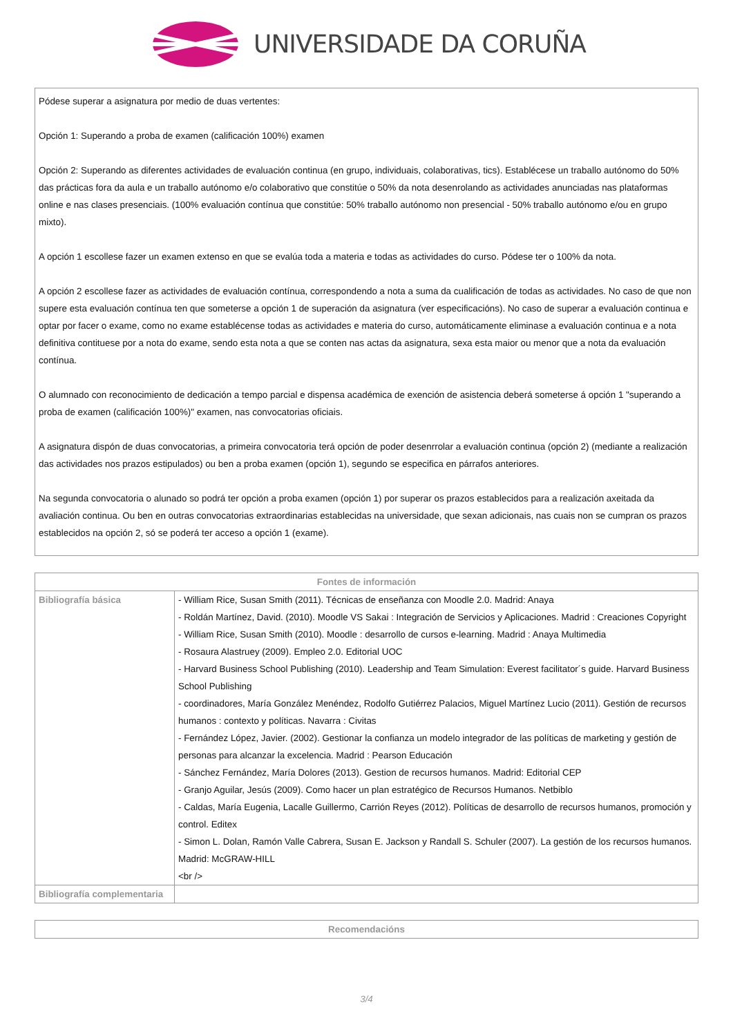UNIVERSIDADE DA CORUÑA
Pódese superar a asignatura por medio de duas vertentes:
Opción 1: Superando a proba de examen (calificación 100%) examen
Opción 2: Superando as diferentes actividades de evaluación continua (en grupo, individuais, colaborativas, tics). Establécese un traballo autónomo do 50% das prácticas fora da aula e un traballo autónomo e/o colaborativo que constitúe o 50% da nota desenrolando as actividades anunciadas nas plataformas online e nas clases presenciais. (100% evaluación contínua que constitúe: 50% traballo autónomo non presencial - 50% traballo autónomo e/ou en grupo mixto).
A opción 1 escollese fazer un examen extenso en que se evalúa toda a materia e todas as actividades do curso. Pódese ter o 100% da nota.
A opción 2 escollese fazer as actividades de evaluación contínua, correspondendo a nota a suma da cualificación de todas as actividades. No caso de que non supere esta evaluación contínua ten que someterse a opción 1 de superación da asignatura (ver especificacións). No caso de superar a evaluación continua e optar por facer o exame, como no exame establécense todas as actividades e materia do curso, automáticamente eliminase a evaluación continua e a nota definitiva contituese por a nota do exame, sendo esta nota a que se conten nas actas da asignatura, sexa esta maior ou menor que a nota da evaluación contínua.
O alumnado con reconocimiento de dedicación a tempo parcial e dispensa académica de exención de asistencia deberá someterse á opción 1 "superando a proba de examen (calificación 100%)" examen, nas convocatorias oficiais.
A asignatura dispón de duas convocatorias, a primeira convocatoria terá opción de poder desenrrolar a evaluación continua (opción 2) (mediante a realización das actividades nos prazos estipulados) ou ben a proba examen (opción 1), segundo se especifica en párrafos anteriores.
Na segunda convocatoria o alunado so podrá ter opción a proba examen (opción 1) por superar os prazos establecidos para a realización axeitada da avaliación continua. Ou ben en outras convocatorias extraordinarias establecidas na universidade, que sexan adicionais, nas cuais non se cumpran os prazos establecidos na opción 2, só se poderá ter acceso a opción 1 (exame).
| Fontes de información | |
| --- | --- |
| Bibliografía básica | - William Rice, Susan Smith (2011). Técnicas de enseñanza con Moodle 2.0. Madrid: Anaya - Roldán Martínez, David. (2010). Moodle VS Sakai : Integración de Servicios y Aplicaciones. Madrid : Creaciones Copyright - William Rice, Susan Smith (2010). Moodle : desarrollo de cursos e-learning. Madrid : Anaya Multimedia - Rosaura Alastruey (2009). Empleo 2.0. Editorial UOC - Harvard Business School Publishing (2010). Leadership and Team Simulation: Everest facilitator´s guide. Harvard Business School Publishing - coordinadores, María González Menéndez, Rodolfo Gutiérrez Palacios, Miguel Martínez Lucio (2011). Gestión de recursos humanos : contexto y políticas. Navarra : Civitas - Fernández López, Javier. (2002). Gestionar la confianza un modelo integrador de las políticas de marketing y gestión de personas para alcanzar la excelencia. Madrid : Pearson Educación - Sánchez Fernández, María Dolores (2013). Gestion de recursos humanos. Madrid: Editorial CEP - Granjo Aguilar, Jesús (2009). Como hacer un plan estratégico de Recursos Humanos. Netbiblo - Caldas, María Eugenia, Lacalle Guillermo, Carrión Reyes (2012). Políticas de desarrollo de recursos humanos, promoción y control. Editex - Simon L. Dolan, Ramón Valle Cabrera, Susan E. Jackson y Randall S. Schuler (2007). La gestión de los recursos humanos. Madrid: McGRAW-HILL <br /> |
| Bibliografía complementaria | |
| Recomendacións |
| --- |
3/4